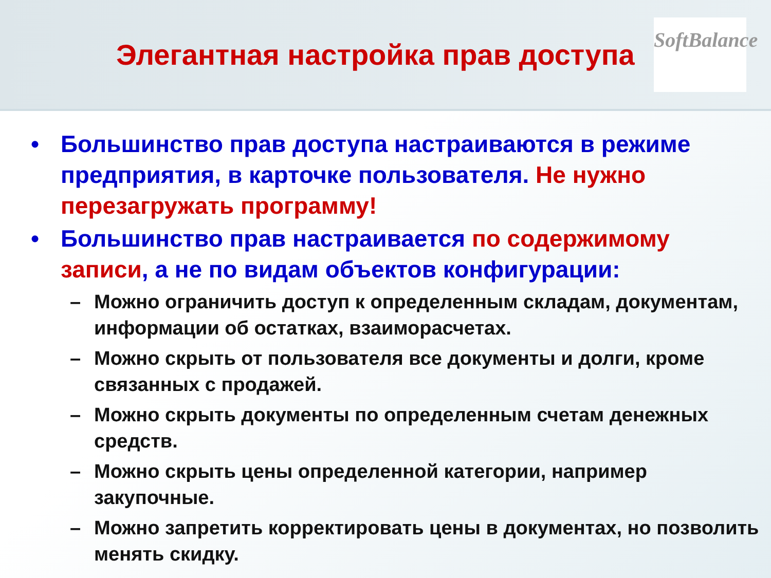Элегантная настройка прав доступа
SoftBalance
• Большинство прав доступа настраиваются в режиме предприятия, в карточке пользователя. Не нужно перезагружать программу!
• Большинство прав настраивается по содержимому записи, а не по видам объектов конфигурации:
– Можно ограничить доступ к определенным складам, документам, информации об остатках, взаиморасчетах.
– Можно скрыть от пользователя все документы и долги, кроме связанных с продажей.
– Можно скрыть документы по определенным счетам денежных средств.
– Можно скрыть цены определенной категории, например закупочные.
– Можно запретить корректировать цены в документах, но позволить менять скидку.